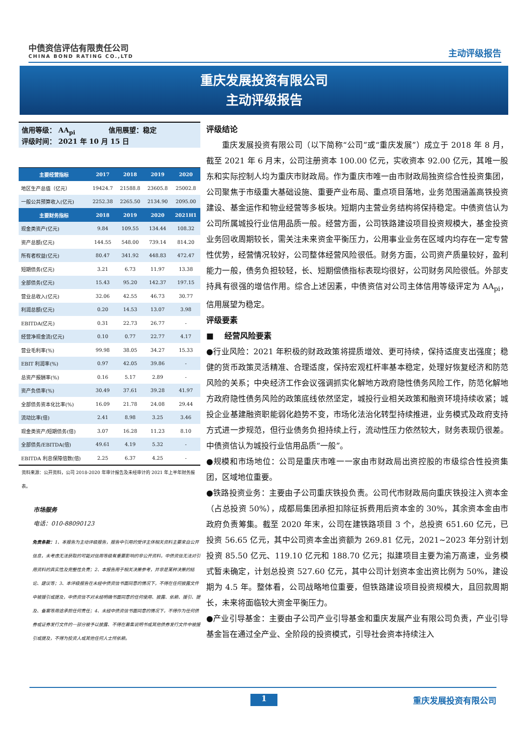中债资信评估有限责任公司
CHINA BOND RATING CO.,LTD
主动评级报告
重庆发展投资有限公司
主动评级报告
信用等级： AA<sub>pi</sub> 信用展望：稳定
评级时间： 2021 年 10 月 15 日
| 主要经营指标 | 2017 | 2018 | 2019 | 2020 |
| --- | --- | --- | --- | --- |
| 地区生产总值（亿元） | 19424.7 | 21588.8 | 23605.8 | 25002.8 |
| 一般公共预算收入(亿元) | 2252.38 | 2265.50 | 2134.90 | 2095.00 |
| 主要财务指标 | 2018 | 2019 | 2020 | 2021H1 |
| 现金类资产(亿元) | 9.84 | 109.55 | 134.44 | 108.32 |
| 资产总额(亿元) | 144.55 | 548.00 | 739.14 | 814.20 |
| 所有者权益(亿元) | 80.47 | 341.92 | 448.83 | 472.47 |
| 短期债务(亿元) | 3.21 | 6.73 | 11.97 | 13.38 |
| 全部债务(亿元) | 15.43 | 95.20 | 142.37 | 197.15 |
| 营业总收入(亿元) | 32.06 | 42.55 | 46.73 | 30.77 |
| 利润总额(亿元) | 0.20 | 14.53 | 13.07 | 3.98 |
| EBITDA(亿元) | 0.31 | 22.73 | 26.77 | - |
| 经营净现金流(亿元) | 0.10 | 0.77 | 22.77 | 4.17 |
| 营业毛利率(%) | 99.98 | 38.05 | 34.27 | 15.33 |
| EBIT 利润率(%) | 0.97 | 42.05 | 39.86 | - |
| 总资产报酬率(%) | 0.16 | 5.17 | 2.89 | - |
| 资产负债率(%) | 30.49 | 37.61 | 39.28 | 41.97 |
| 全部债务资本化比率(%) | 16.09 | 21.78 | 24.08 | 29.44 |
| 流动比率(倍) | 2.41 | 8.98 | 3.25 | 3.46 |
| 现金类资产/短期债务(倍) | 3.07 | 16.28 | 11.23 | 8.10 |
| 全部债务/EBITDA(倍) | 49.61 | 4.19 | 5.32 | - |
| EBITDA 利息保障倍数(倍) | 2.25 | 6.37 | 4.25 | - |
资料来源：公开资料，公司 2018-2020 年审计报告及未经审计的 2021 年上半年财务报表。
市场服务
电话：010-88090123
免责条款：1、本报告为主动评级报告，报告中引用的受评主体相关资料主要来自公开信息，未考虑无法获取的可能对信用等级有重要影响的非公开资料，中债资信无法对引用资料的真实性及完整性负责；2、本报告用于相关决策参考，并非是某种决策的结论、建议等；3、本评级报告在未经中债资信书面同意的情况下，不得在任何披露文件中被援引或提及，中债资信不对未经明确书面同意的任何使用、披露、依赖、援引、提及、备案等用途承担任何责任；4、未经中债资信书面同意的情况下，不得作为任何债券或证券发行文件的一部分被予以披露、不得在募集说明书或其他债券发行文件中被援引或提及，不得为投资人或其他任何人士所依赖。
评级结论
重庆发展投资有限公司（以下简称“公司”或“重庆发展”）成立于 2018 年 8 月，截至 2021 年 6 月末，公司注册资本 100.00 亿元，实收资本 92.00 亿元，其唯一股东和实际控制人均为重庆市财政局。作为重庆市唯一由市财政局独资综合性投资集团，公司聚焦于市级重大基础设施、重要产业布局、重点项目落地，业务范围涵盖高铁投资建设、基金运作和物业经营等多板块。短期内主营业务结构将保持稳定。中债资信认为公司所属城投行业信用品质一般。经营方面，公司铁路建设项目投资规模大，基金投资业务回收周期较长，需关注未来资金平衡压力，公用事业业务在区域内均存在一定专营性优势，经营情况较好，公司整体经营风险很低。财务方面，公司资产质量较好，盈利能力一般，债务负担较轻，长、短期偿债指标表现均很好，公司财务风险很低。外部支持具有很强的增信作用。综合上述因素，中债资信对公司主体信用等级评定为 AA<sub>pi</sub>，信用展望为稳定。
评级要素
■ 经营风险要素
●行业风险：2021 年积极的财政政策将提质增效、更可持续，保持适度支出强度；稳健的货币政策灵活精准、合理适度，保持宏观杠杆率基本稳定，处理好恢复经济和防范风险的关系；中央经济工作会议强调抓实化解地方政府隐性债务风险工作，防范化解地方政府隐性债务风险的政策底线依然坚定，城投行业相关政策和融资环境持续收紧；城投企业基建融资职能弱化趋势不变，市场化法治化转型持续推进，业务模式及政府支持方式进一步规范，但行业债务负担持续上行，流动性压力依然较大，财务表现仍很差。中债资信认为城投行业信用品质“一般”。
●规模和市场地位：公司是重庆市唯一一家由市财政局出资控股的市级综合性投资集团，区域地位重要。
●铁路投资业务：主要由子公司重庆铁投负责。公司代市财政局向重庆铁投注入资本金（占总投资 50%），成都局集团承担扣除征拆费用后资本金的 30%，其余资本金由市政府负责筹集。截至 2020 年末，公司在建铁路项目 3 个，总投资 651.60 亿元，已投资 56.65 亿元，其中公司资本金出资额为 269.81 亿元，2021~2023 年分别计划投资 85.50 亿元、119.10 亿元和 188.70 亿元；拟建项目主要为渝万高速，业务模式暂未确定，计划总投资 527.60 亿元，其中公司计划资本金出资比例为 50%，建设期为 4.5 年。整体看，公司战略地位重要，但铁路建设项目投资规模大，且回款周期长，未来将面临较大资金平衡压力。
●产业引导基金：主要由子公司产业引导基金和重庆发展产业有限公司负责，产业引导基金旨在通过全产业、全阶段的投资模式，引导社会资本持续注入
1 重庆发展投资有限公司